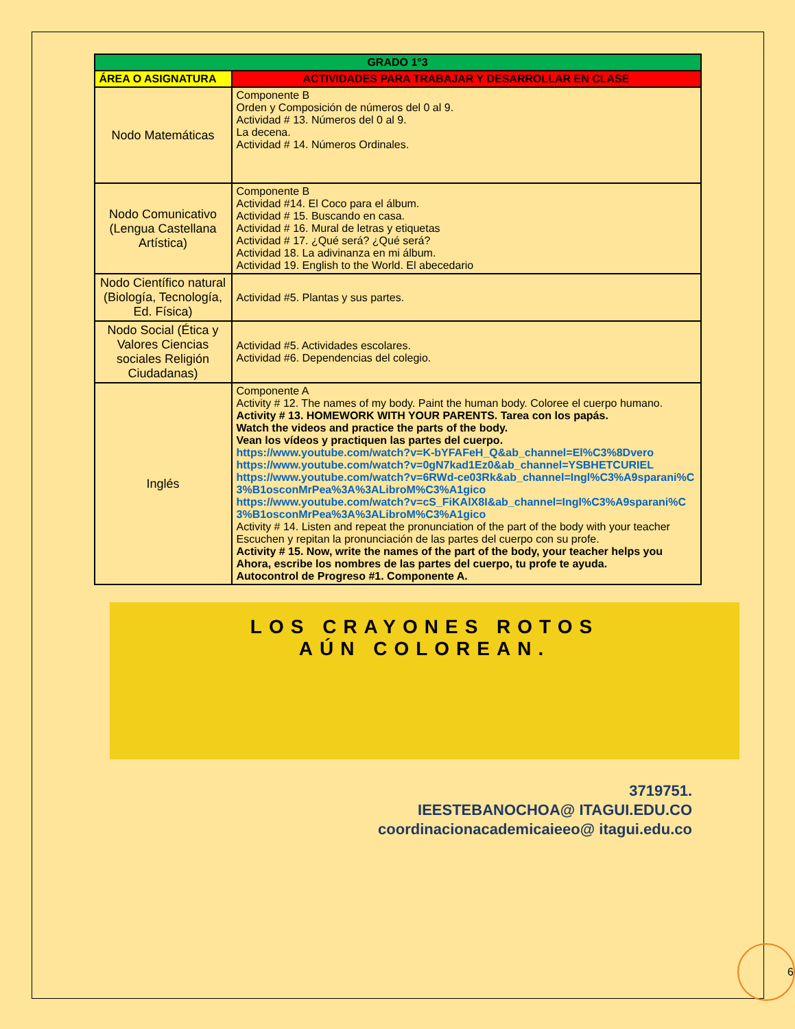| GRADO 1°3 | |
| --- | --- |
| ÁREA O ASIGNATURA | ACTIVIDADES PARA TRABAJAR Y DESARROLLAR EN CLASE |
| Nodo Matemáticas | Componente B Orden y Composición de números del 0 al 9. Actividad # 13. Números del 0 al 9. La decena. Actividad # 14. Números Ordinales. |
| Nodo Comunicativo (Lengua Castellana Artística) | Componente B Actividad #14. El Coco para el álbum. Actividad # 15. Buscando en casa. Actividad # 16. Mural de letras y etiquetas Actividad # 17. ¿Qué será? ¿Qué será? Actividad 18. La adivinanza en mi álbum. Actividad 19. English to the World. El abecedario |
| Nodo Científico natural (Biología, Tecnología, Ed. Física) | Actividad #5. Plantas y sus partes. |
| Nodo Social (Ética y Valores Ciencias sociales Religión Ciudadanas) | Actividad #5. Actividades escolares. Actividad #6. Dependencias del colegio. |
| Inglés | Componente A Activity # 12. The names of my body. Paint the human body. Coloree el cuerpo humano. Activity # 13. HOMEWORK WITH YOUR PARENTS. Tarea con los papás. Watch the videos and practice the parts of the body. Vean los vídeos y practiquen las partes del cuerpo. https://www.youtube.com/watch?v=K-bYFAFeH_Q&ab_channel=El%C3%8Dvero https://www.youtube.com/watch?v=0gN7kad1Ez0&ab_channel=YSBHETCURIEL https://www.youtube.com/watch?v=6RWd-ce03Rk&ab_channel=Ingl%C3%A9sparani%C3%B1osconMrPea%3A%3ALibroM%C3%A1gico https://www.youtube.com/watch?v=cS_FiKAlX8I&ab_channel=Ingl%C3%A9sparani%C3%B1osconMrPea%3A%3ALibroM%C3%A1gico Activity # 14. Listen and repeat the pronunciation of the part of the body with your teacher Escuchen y repitan la pronunciación de las partes del cuerpo con su profe. Activity # 15. Now, write the names of the part of the body, your teacher helps you Ahora, escribe los nombres de las partes del cuerpo, tu profe te ayuda. Autocontrol de Progreso #1. Componente A. |
LOS CRAYONES ROTOS
AÚN COLOREAN.
3719751.
IEESTEBANOCHOA@ ITAGUI.EDU.CO
coordinacionacademicaieeo@ itagui.edu.co
6